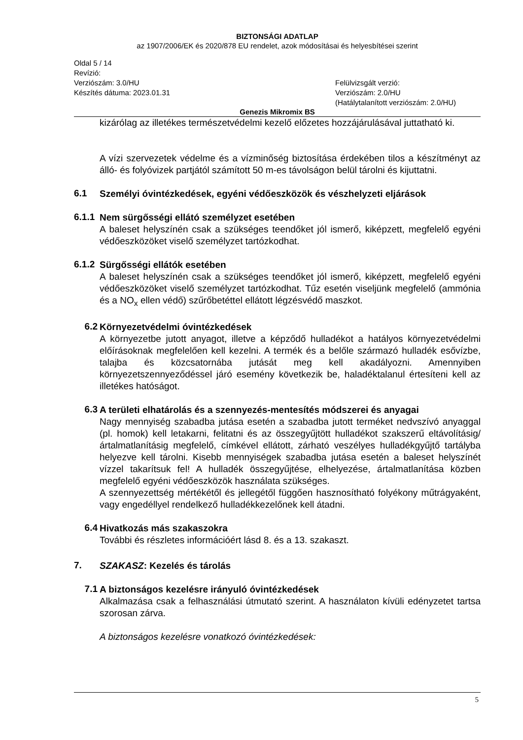BIZTONSÁGI ADATLAP
az 1907/2006/EK és 2020/878 EU rendelet, azok módosításai és helyesbítései szerint
Oldal 5 / 14
Revízió:
Verziószám: 3.0/HU
Készítés dátuma: 2023.01.31
Felülvizsgált verzió:
Verziószám: 2.0/HU
(Hatálytalanított verziószám: 2.0/HU)
Genezis Mikromix BS
kizárólag az illetékes természetvédelmi kezelő előzetes hozzájárulásával juttatható ki.
A vízi szervezetek védelme és a vízminőség biztosítása érdekében tilos a készítményt az álló- és folyóvizek partjától számított 50 m-es távolságon belül tárolni és kijuttatni.
6.1
Személyi óvintézkedések, egyéni védőeszközök és vészhelyzeti eljárások
6.1.1
Nem sürgősségi ellátó személyzet esetében
A baleset helyszínén csak a szükséges teendőket jól ismerő, kiképzett, megfelelő egyéni védőeszközöket viselő személyzet tartózkodhat.
6.1.2
Sürgősségi ellátók esetében
A baleset helyszínén csak a szükséges teendőket jól ismerő, kiképzett, megfelelő egyéni védőeszközöket viselő személyzet tartózkodhat. Tűz esetén viseljünk megfelelő (ammónia és a NO<sub>x</sub> ellen védő) szűrőbetéttel ellátott légzésvédő maszkot.
6.2
Környezetvédelmi óvintézkedések
A környezetbe jutott anyagot, illetve a képződő hulladékot a hatályos környezetvédelmi előírásoknak megfelelően kell kezelni. A termék és a belőle származó hulladék esővízbe, talajba és közcsatornába jutását meg kell akadályozni. Amennyiben környezetszennyeződéssel járó esemény következik be, haladéktalanul értesíteni kell az illetékes hatóságot.
6.3
A területi elhatárolás és a szennyezés-mentesítés módszerei és anyagai
Nagy mennyiség szabadba jutása esetén a szabadba jutott terméket nedvszívó anyaggal (pl. homok) kell letakarni, felitatni és az összegyűjtött hulladékot szakszerű eltávolításig/ártalmatlanításig megfelelő, címkével ellátott, zárható veszélyes hulladékgyűjtő tartályba helyezve kell tárolni. Kisebb mennyiségek szabadba jutása esetén a baleset helyszínét vízzel takarítsuk fel! A hulladék összegyűjtése, elhelyezése, ártalmatlanítása közben megfelelő egyéni védőeszközök használata szükséges.
A szennyezettség mértékétől és jellegétől függően hasznosítható folyékony műtrágyaként, vagy engedéllyel rendelkező hulladékkezelőnek kell átadni.
6.4
Hivatkozás más szakaszokra
További és részletes információért lásd 8. és a 13. szakaszt.
7.
SZAKASZ: Kezelés és tárolás
7.1
A biztonságos kezelésre irányuló óvintézkedések
Alkalmazása csak a felhasználási útmutató szerint. A használaton kívüli edényzetet tartsa szorosan zárva.
A biztonságos kezelésre vonatkozó óvintézkedések:
5